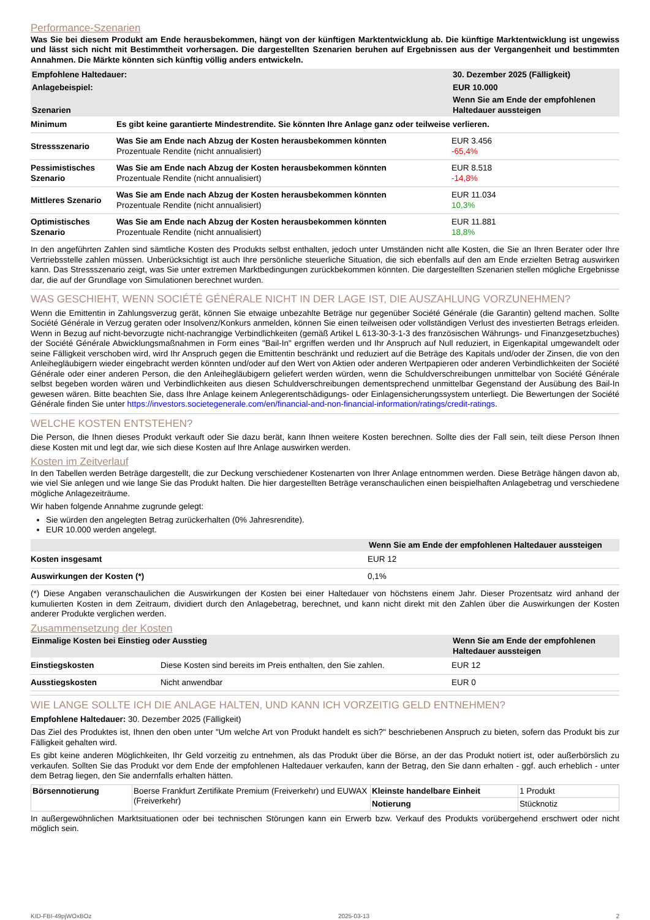Performance-Szenarien
Was Sie bei diesem Produkt am Ende herausbekommen, hängt von der künftigen Marktentwicklung ab. Die künftige Marktentwicklung ist ungewiss und lässt sich nicht mit Bestimmtheit vorhersagen. Die dargestellten Szenarien beruhen auf Ergebnissen aus der Vergangenheit und bestimmten Annahmen. Die Märkte könnten sich künftig völlig anders entwickeln.
| Empfohlene Haltedauer: | | 30. Dezember 2025 (Fälligkeit) |
| --- | --- | --- |
| Anlagebeispiel: | | EUR 10.000 |
| Szenarien | | Wenn Sie am Ende der empfohlenen Haltedauer aussteigen |
| Minimum | Es gibt keine garantierte Mindestrendite. Sie könnten Ihre Anlage ganz oder teilweise verlieren. | |
| Stressszenario | Was Sie am Ende nach Abzug der Kosten herausbekommen könnten Prozentuale Rendite (nicht annualisiert) | EUR 3.456 -65,4% |
| Pessimistisches Szenario | Was Sie am Ende nach Abzug der Kosten herausbekommen könnten Prozentuale Rendite (nicht annualisiert) | EUR 8.518 -14,8% |
| Mittleres Szenario | Was Sie am Ende nach Abzug der Kosten herausbekommen könnten Prozentuale Rendite (nicht annualisiert) | EUR 11.034 10,3% |
| Optimistisches Szenario | Was Sie am Ende nach Abzug der Kosten herausbekommen könnten Prozentuale Rendite (nicht annualisiert) | EUR 11.881 18,8% |
In den angeführten Zahlen sind sämtliche Kosten des Produkts selbst enthalten, jedoch unter Umständen nicht alle Kosten, die Sie an Ihren Berater oder Ihre Vertriebsstelle zahlen müssen. Unberücksichtigt ist auch Ihre persönliche steuerliche Situation, die sich ebenfalls auf den am Ende erzielten Betrag auswirken kann. Das Stressszenario zeigt, was Sie unter extremen Marktbedingungen zurückbekommen könnten. Die dargestellten Szenarien stellen mögliche Ergebnisse dar, die auf der Grundlage von Simulationen berechnet wurden.
WAS GESCHIEHT, WENN SOCIÉTÉ GÉNÉRALE NICHT IN DER LAGE IST, DIE AUSZAHLUNG VORZUNEHMEN?
Wenn die Emittentin in Zahlungsverzug gerät, können Sie etwaige unbezahlte Beträge nur gegenüber Société Générale (die Garantin) geltend machen. Sollte Société Générale in Verzug geraten oder Insolvenz/Konkurs anmelden, können Sie einen teilweisen oder vollständigen Verlust des investierten Betrags erleiden. Wenn in Bezug auf nicht-bevorzugte nicht-nachrangige Verbindlichkeiten (gemäß Artikel L 613-30-3-1-3 des französischen Währungs- und Finanzgesetzbuches) der Société Générale Abwicklungsmaßnahmen in Form eines "Bail-In" ergriffen werden und Ihr Anspruch auf Null reduziert, in Eigenkapital umgewandelt oder seine Fälligkeit verschoben wird, wird Ihr Anspruch gegen die Emittentin beschränkt und reduziert auf die Beträge des Kapitals und/oder der Zinsen, die von den Anleihegläubigern wieder eingebracht werden könnten und/oder auf den Wert von Aktien oder anderen Wertpapieren oder anderen Verbindlichkeiten der Société Générale oder einer anderen Person, die den Anleihegläubigern geliefert werden würden, wenn die Schuldverschreibungen unmittelbar von Société Générale selbst begeben worden wären und Verbindlichkeiten aus diesen Schuldverschreibungen dementsprechend unmittelbar Gegenstand der Ausübung des Bail-In gewesen wären. Bitte beachten Sie, dass Ihre Anlage keinem Anlegerentschädigungs- oder Einlagensicherungssystem unterliegt. Die Bewertungen der Société Générale finden Sie unter https://investors.societegenerale.com/en/financial-and-non-financial-information/ratings/credit-ratings.
WELCHE KOSTEN ENTSTEHEN?
Die Person, die Ihnen dieses Produkt verkauft oder Sie dazu berät, kann Ihnen weitere Kosten berechnen. Sollte dies der Fall sein, teilt diese Person Ihnen diese Kosten mit und legt dar, wie sich diese Kosten auf Ihre Anlage auswirken werden.
Kosten im Zeitverlauf
In den Tabellen werden Beträge dargestellt, die zur Deckung verschiedener Kostenarten von Ihrer Anlage entnommen werden. Diese Beträge hängen davon ab, wie viel Sie anlegen und wie lange Sie das Produkt halten. Die hier dargestellten Beträge veranschaulichen einen beispielhaften Anlagebetrag und verschiedene mögliche Anlagezeiträume.
Wir haben folgende Annahme zugrunde gelegt:
Sie würden den angelegten Betrag zurückerhalten (0% Jahresrendite).
EUR 10.000 werden angelegt.
| | Wenn Sie am Ende der empfohlenen Haltedauer aussteigen |
| --- | --- |
| Kosten insgesamt | EUR 12 |
| Auswirkungen der Kosten (*) | 0,1% |
(*) Diese Angaben veranschaulichen die Auswirkungen der Kosten bei einer Haltedauer von höchstens einem Jahr. Dieser Prozentsatz wird anhand der kumulierten Kosten in dem Zeitraum, dividiert durch den Anlagebetrag, berechnet, und kann nicht direkt mit den Zahlen über die Auswirkungen der Kosten anderer Produkte verglichen werden.
Zusammensetzung der Kosten
| Einmalige Kosten bei Einstieg oder Ausstieg | | Wenn Sie am Ende der empfohlenen Haltedauer aussteigen |
| --- | --- | --- |
| Einstiegskosten | Diese Kosten sind bereits im Preis enthalten, den Sie zahlen. | EUR 12 |
| Ausstiegskosten | Nicht anwendbar | EUR 0 |
WIE LANGE SOLLTE ICH DIE ANLAGE HALTEN, UND KANN ICH VORZEITIG GELD ENTNEHMEN?
Empfohlene Haltedauer: 30. Dezember 2025 (Fälligkeit)
Das Ziel des Produktes ist, Ihnen den oben unter "Um welche Art von Produkt handelt es sich?" beschriebenen Anspruch zu bieten, sofern das Produkt bis zur Fälligkeit gehalten wird.
Es gibt keine anderen Möglichkeiten, Ihr Geld vorzeitig zu entnehmen, als das Produkt über die Börse, an der das Produkt notiert ist, oder außerbörslich zu verkaufen. Sollten Sie das Produkt vor dem Ende der empfohlenen Haltedauer verkaufen, kann der Betrag, den Sie dann erhalten - ggf. auch erheblich - unter dem Betrag liegen, den Sie andernfalls erhalten hätten.
| Börsennotierung | Boerse Frankfurt Zertifikate Premium (Freiverkehr) und EUWAX (Freiverkehr) | Kleinste handelbare Einheit | 1 Produkt |
| | | Notierung | Stücknotiz |
In außergewöhnlichen Marktsituationen oder bei technischen Störungen kann ein Erwerb bzw. Verkauf des Produkts vorübergehend erschwert oder nicht möglich sein.
KID-FBI-49pjWOxBOz 2025-03-13 2